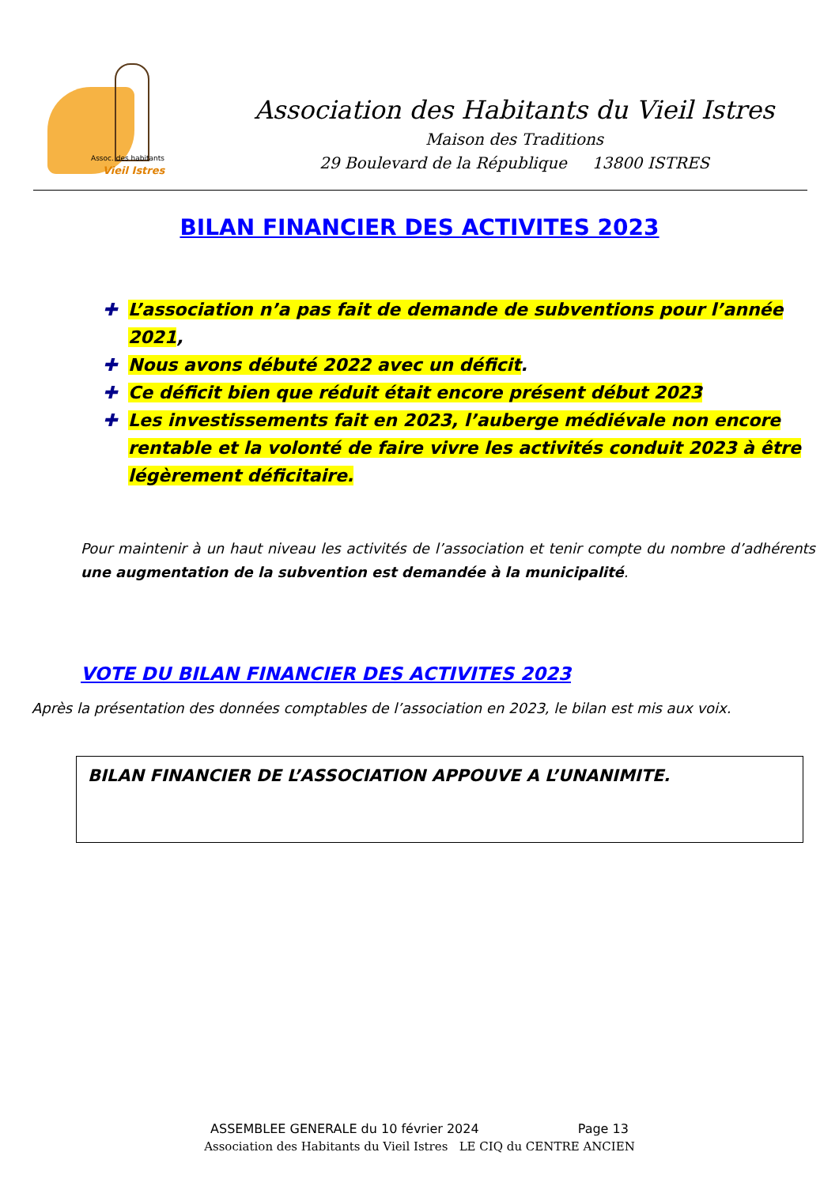Assoc. des habitants
Vieil Istres
Association des Habitants du Vieil Istres
Maison des Traditions
29 Boulevard de la République 13800 ISTRES
BILAN FINANCIER DES ACTIVITES 2023
✚ L’association n’a pas fait de demande de subventions pour l’année 2021,
✚ Nous avons débuté 2022 avec un déficit.
✚ Ce déficit bien que réduit était encore présent début 2023
✚ Les investissements fait en 2023, l’auberge médiévale non encore rentable et la volonté de faire vivre les activités conduit 2023 à être légèrement déficitaire.
Pour maintenir à un haut niveau les activités de l’association et tenir compte du nombre d’adhérents une augmentation de la subvention est demandée à la municipalité.
VOTE DU BILAN FINANCIER DES ACTIVITES 2023
Après la présentation des données comptables de l’association en 2023, le bilan est mis aux voix.
BILAN FINANCIER DE L’ASSOCIATION APPOUVE A L’UNANIMITE.
ASSEMBLEE GENERALE du 10 février 2024 Page 13
Association des Habitants du Vieil Istres LE CIQ du CENTRE ANCIEN